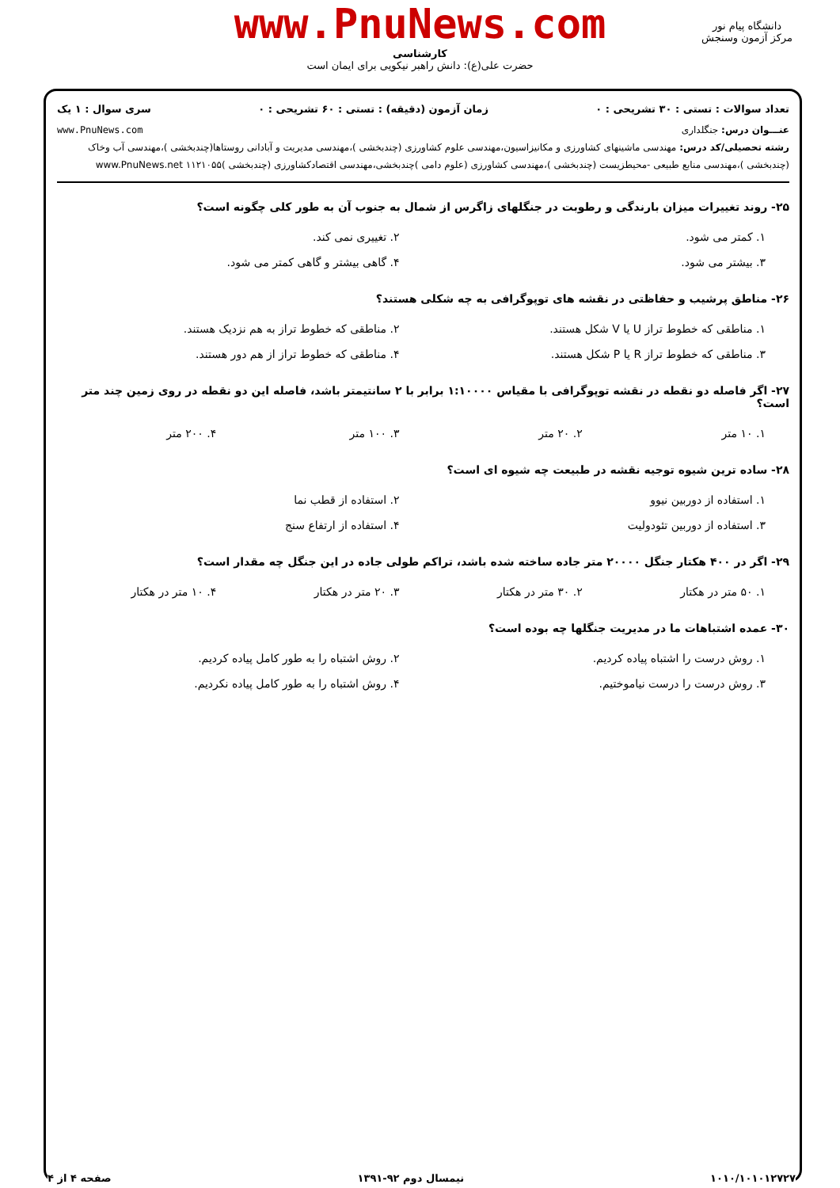www.PnuNews.com
کارشناسی
حضرت علی(ع): دانش راهبر نیکویی برای ایمان است
دانشگاه پیام نور
مرکز آزمون وسنجش
تعداد سوالات : تستی : ۳۰ تشریحی : ۰ زمان آزمون (دقیقه) : تستی : ۶۰ تشریحی : ۰ سری سوال : ۱ یک
عنـــوان درس: جنگلداری www.PnuNews.com
رشته تحصیلی/کد درس: مهندسی ماشینهای کشاورزی و مکانیزاسیون،مهندسی علوم کشاورزی (چندبخشی )،مهندسی مدیریت و آبادانی روستاها(چندبخشی )،مهندسی آب وخاک (چندبخشی )،مهندسی منابع طبیعی -محیطزیست (چندبخشی )،مهندسی کشاورزی (علوم دامی )چندبخشی،مهندسی اقتصادکشاورزی (چندبخشی )۱۱۲۱۰۵۵ www.PnuNews.net
۲۵- روند تغییرات میزان بارندگی و رطوبت در جنگلهای زاگرس از شمال به جنوب آن به طور کلی چگونه است؟
۱. کمتر می شود.
۲. تغییری نمی کند.
۳. بیشتر می شود.
۴. گاهی بیشتر و گاهی کمتر می شود.
۲۶- مناطق پرشیب و حفاظتی در نقشه های توپوگرافی به چه شکلی هستند؟
۱. مناطقی که خطوط تراز U یا V شکل هستند.
۲. مناطقی که خطوط تراز به هم نزدیک هستند.
۳. مناطقی که خطوط تراز R یا P شکل هستند.
۴. مناطقی که خطوط تراز از هم دور هستند.
۲۷- اگر فاصله دو نقطه در نقشه توپوگرافی با مقیاس ۱:۱۰۰۰۰ برابر با ۲ سانتیمتر باشد، فاصله این دو نقطه در روی زمین چند متر است؟
۱. ۱۰ متر
۲. ۲۰ متر
۳. ۱۰۰ متر
۴. ۲۰۰ متر
۲۸- ساده ترین شیوه توجیه نقشه در طبیعت چه شیوه ای است؟
۱. استفاده از دوربین نیوو
۲. استفاده از قطب نما
۳. استفاده از دوربین تئودولیت
۴. استفاده از ارتفاع سنج
۲۹- اگر در ۴۰۰ هکتار جنگل ۲۰۰۰۰ متر جاده ساخته شده باشد، تراکم طولی جاده در این جنگل چه مقدار است؟
۱. ۵۰ متر در هکتار
۲. ۳۰ متر در هکتار
۳. ۲۰ متر در هکتار
۴. ۱۰ متر در هکتار
۳۰- عمده اشتباهات ما در مدیریت جنگلها چه بوده است؟
۱. روش درست را اشتباه پیاده کردیم.
۲. روش اشتباه را به طور کامل پیاده کردیم.
۳. روش درست را درست نیاموختیم.
۴. روش اشتباه را به طور کامل پیاده نکردیم.
۱۰۱۰/۱۰۱۰۱۲۷۲۷ نیمسال دوم ۹۲-۱۳۹۱ صفحه ۴ از ۴